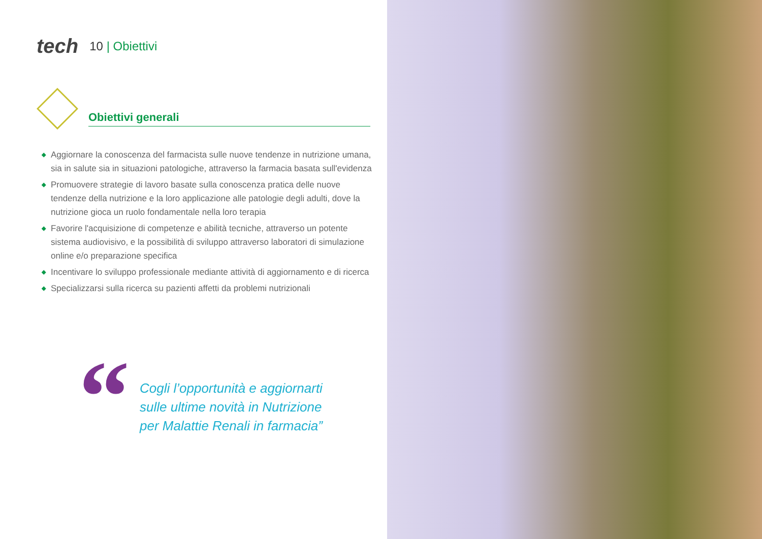tech
10 | Obiettivi
Obiettivi generali
◆ Aggiornare la conoscenza del farmacista sulle nuove tendenze in nutrizione umana, sia in salute sia in situazioni patologiche, attraverso la farmacia basata sull'evidenza
◆ Promuovere strategie di lavoro basate sulla conoscenza pratica delle nuove tendenze della nutrizione e la loro applicazione alle patologie degli adulti, dove la nutrizione gioca un ruolo fondamentale nella loro terapia
◆ Favorire l'acquisizione di competenze e abilità tecniche, attraverso un potente sistema audiovisivo, e la possibilità di sviluppo attraverso laboratori di simulazione online e/o preparazione specifica
◆ Incentivare lo sviluppo professionale mediante attività di aggiornamento e di ricerca
◆ Specializzarsi sulla ricerca su pazienti affetti da problemi nutrizionali
“
Cogli l’opportunità e aggiornarti
sulle ultime novità in Nutrizione
per Malattie Renali in farmacia”